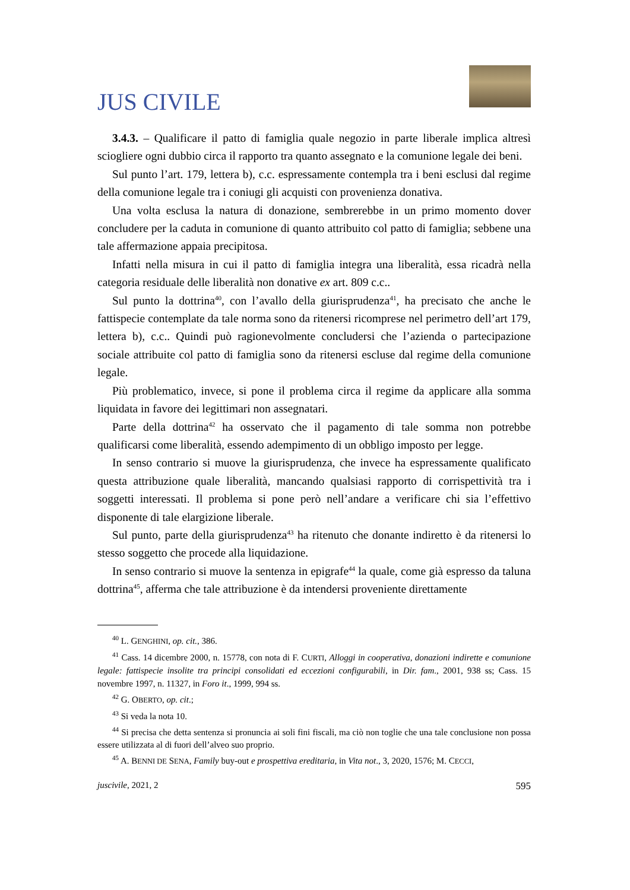JUS CIVILE
3.4.3. – Qualificare il patto di famiglia quale negozio in parte liberale implica altresì sciogliere ogni dubbio circa il rapporto tra quanto assegnato e la comunione legale dei beni.
Sul punto l’art. 179, lettera b), c.c. espressamente contempla tra i beni esclusi dal regime della comunione legale tra i coniugi gli acquisti con provenienza donativa.
Una volta esclusa la natura di donazione, sembrerebbe in un primo momento dover concludere per la caduta in comunione di quanto attribuito col patto di famiglia; sebbene una tale affermazione appaia precipitosa.
Infatti nella misura in cui il patto di famiglia integra una liberalità, essa ricadrà nella categoria residuale delle liberalità non donative ex art. 809 c.c..
Sul punto la dottrina<sup>40</sup>, con l’avallo della giurisprudenza<sup>41</sup>, ha precisato che anche le fattispecie contemplate da tale norma sono da ritenersi ricomprese nel perimetro dell’art 179, lettera b), c.c.. Quindi può ragionevolmente concludersi che l’azienda o partecipazione sociale attribuite col patto di famiglia sono da ritenersi escluse dal regime della comunione legale.
Più problematico, invece, si pone il problema circa il regime da applicare alla somma liquidata in favore dei legittimari non assegnatari.
Parte della dottrina<sup>42</sup> ha osservato che il pagamento di tale somma non potrebbe qualificarsi come liberalità, essendo adempimento di un obbligo imposto per legge.
In senso contrario si muove la giurisprudenza, che invece ha espressamente qualificato questa attribuzione quale liberalità, mancando qualsiasi rapporto di corrispettività tra i soggetti interessati. Il problema si pone però nell’andare a verificare chi sia l’effettivo disponente di tale elargizione liberale.
Sul punto, parte della giurisprudenza<sup>43</sup> ha ritenuto che donante indiretto è da ritenersi lo stesso soggetto che procede alla liquidazione.
In senso contrario si muove la sentenza in epigrafe<sup>44</sup> la quale, come già espresso da taluna dottrina<sup>45</sup>, afferma che tale attribuzione è da intendersi proveniente direttamente
<sup>40</sup> L. GENGHINI, op. cit., 386.
<sup>41</sup> Cass. 14 dicembre 2000, n. 15778, con nota di F. CURTI, Alloggi in cooperativa, donazioni indirette e comunione legale: fattispecie insolite tra principi consolidati ed eccezioni configurabili, in Dir. fam., 2001, 938 ss; Cass. 15 novembre 1997, n. 11327, in Foro it., 1999, 994 ss.
<sup>42</sup> G. OBERTO, op. cit.;
<sup>43</sup> Si veda la nota 10.
<sup>44</sup> Si precisa che detta sentenza si pronuncia ai soli fini fiscali, ma ciò non toglie che una tale conclusione non possa essere utilizzata al di fuori dell’alveo suo proprio.
<sup>45</sup> A. BENNI DE SENA, Family buy-out e prospettiva ereditaria, in Vita not., 3, 2020, 1576; M. CECCI,
juscivile, 2021, 2 595